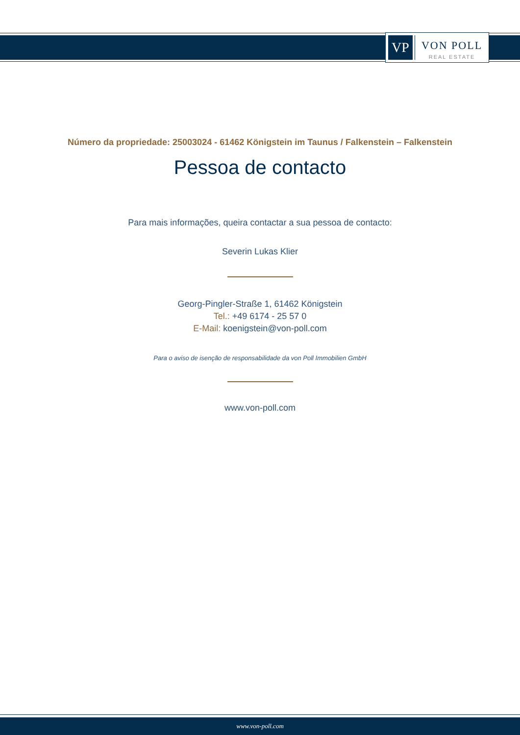VP
VON POLL
REAL ESTATE
Número da propriedade: 25003024 - 61462 Königstein im Taunus / Falkenstein – Falkenstein
Pessoa de contacto
Para mais informações, queira contactar a sua pessoa de contacto:
Severin Lukas Klier
Georg-Pingler-Straße 1, 61462 Königstein
Tel.: +49 6174 - 25 57 0
E-Mail: koenigstein@von-poll.com
Para o aviso de isenção de responsabilidade da von Poll Immobilien GmbH
www.von-poll.com
www.von-poll.com